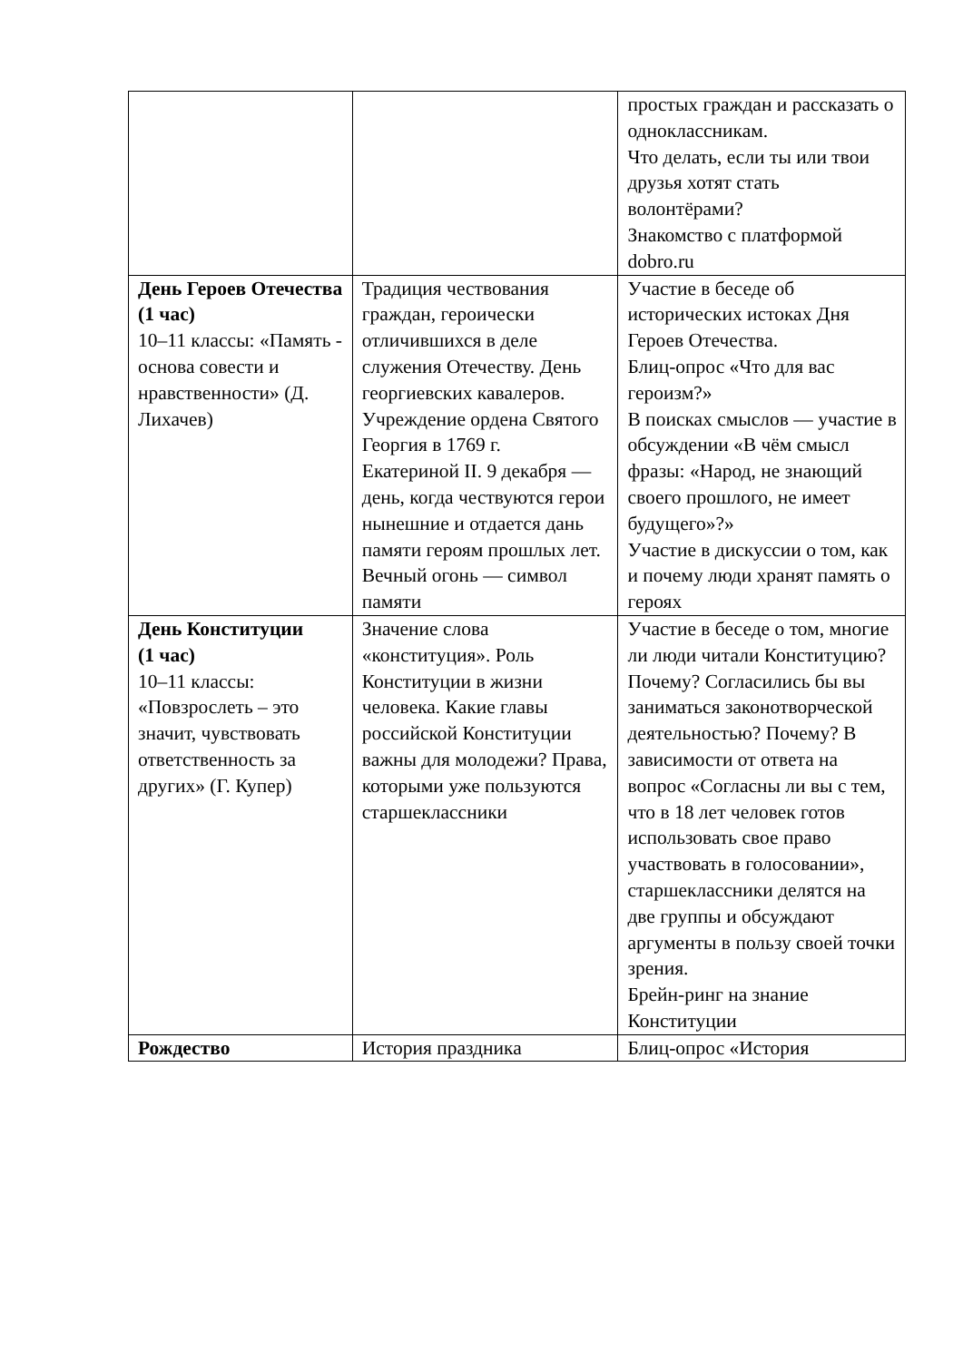| | | простых граждан и рассказать о одноклассникам. Что делать, если ты или твои друзья хотят стать волонтёрами? Знакомство с платформой dobro.ru |
| День Героев Отечества (1 час) 10–11 классы: «Память - основа совести и нравственности» (Д. Лихачев) | Традиция чествования граждан, героически отличившихся в деле служения Отечеству. День георгиевских кавалеров. Учреждение ордена Святого Георгия в 1769 г. Екатериной II. 9 декабря — день, когда чествуются герои нынешние и отдается дань памяти героям прошлых лет. Вечный огонь — символ памяти | Участие в беседе об исторических истоках Дня Героев Отечества. Блиц-опрос «Что для вас героизм?» В поисках смыслов — участие в обсуждении «В чём смысл фразы: «Народ, не знающий своего прошлого, не имеет будущего»?» Участие в дискуссии о том, как и почему люди хранят память о героях |
| День Конституции (1 час) 10–11 классы: «Повзрослеть – это значит, чувствовать ответственность за других» (Г. Купер) | Значение слова «конституция». Роль Конституции в жизни человека. Какие главы российской Конституции важны для молодежи? Права, которыми уже пользуются старшеклассники | Участие в беседе о том, многие ли люди читали Конституцию? Почему? Согласились бы вы заниматься законотворческой деятельностью? Почему? В зависимости от ответа на вопрос «Согласны ли вы с тем, что в 18 лет человек готов использовать свое право участвовать в голосовании», старшеклассники делятся на две группы и обсуждают аргументы в пользу своей точки зрения. Брейн-ринг на знание Конституции |
| Рождество | История праздника | Блиц-опрос «История |